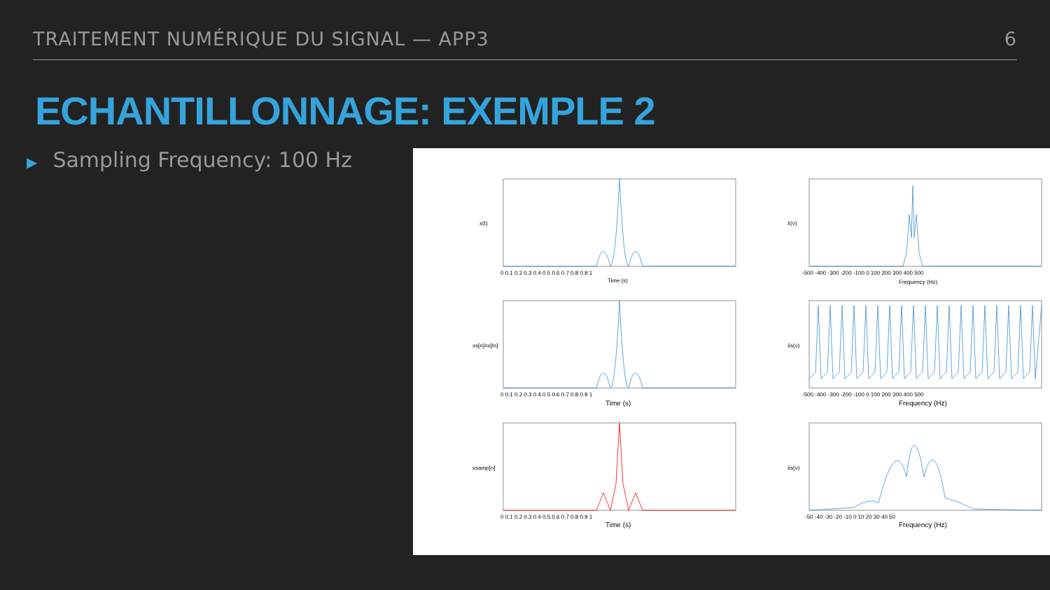TRAITEMENT NUMÉRIQUE DU SIGNAL — APP3 6
ECHANTILLONNAGE: EXEMPLE 2
▶ Sampling Frequency: 100 Hz
Time (s)
Frequency (Hz)
Time (s)
Frequency (Hz)
Time (s)
Frequency (Hz)
0 0.1 0.2 0.3 0.4 0.5 0.6 0.7 0.8 0.9 1
-500 -400 -300 -200 -100 0 100 200 300 400 500
0 0.1 0.2 0.3 0.4 0.5 0.6 0.7 0.8 0.9 1
-500 -400 -300 -200 -100 0 100 200 300 400 500
0 0.1 0.2 0.3 0.4 0.5 0.6 0.7 0.8 0.9 1
-50 -40 -30 -20 -10 0 10 20 30 40 50
x(t)
x̂(ν)
xs[n]=x[tn]
x̂s(ν)
xsamp[n]
x̂s(ν)